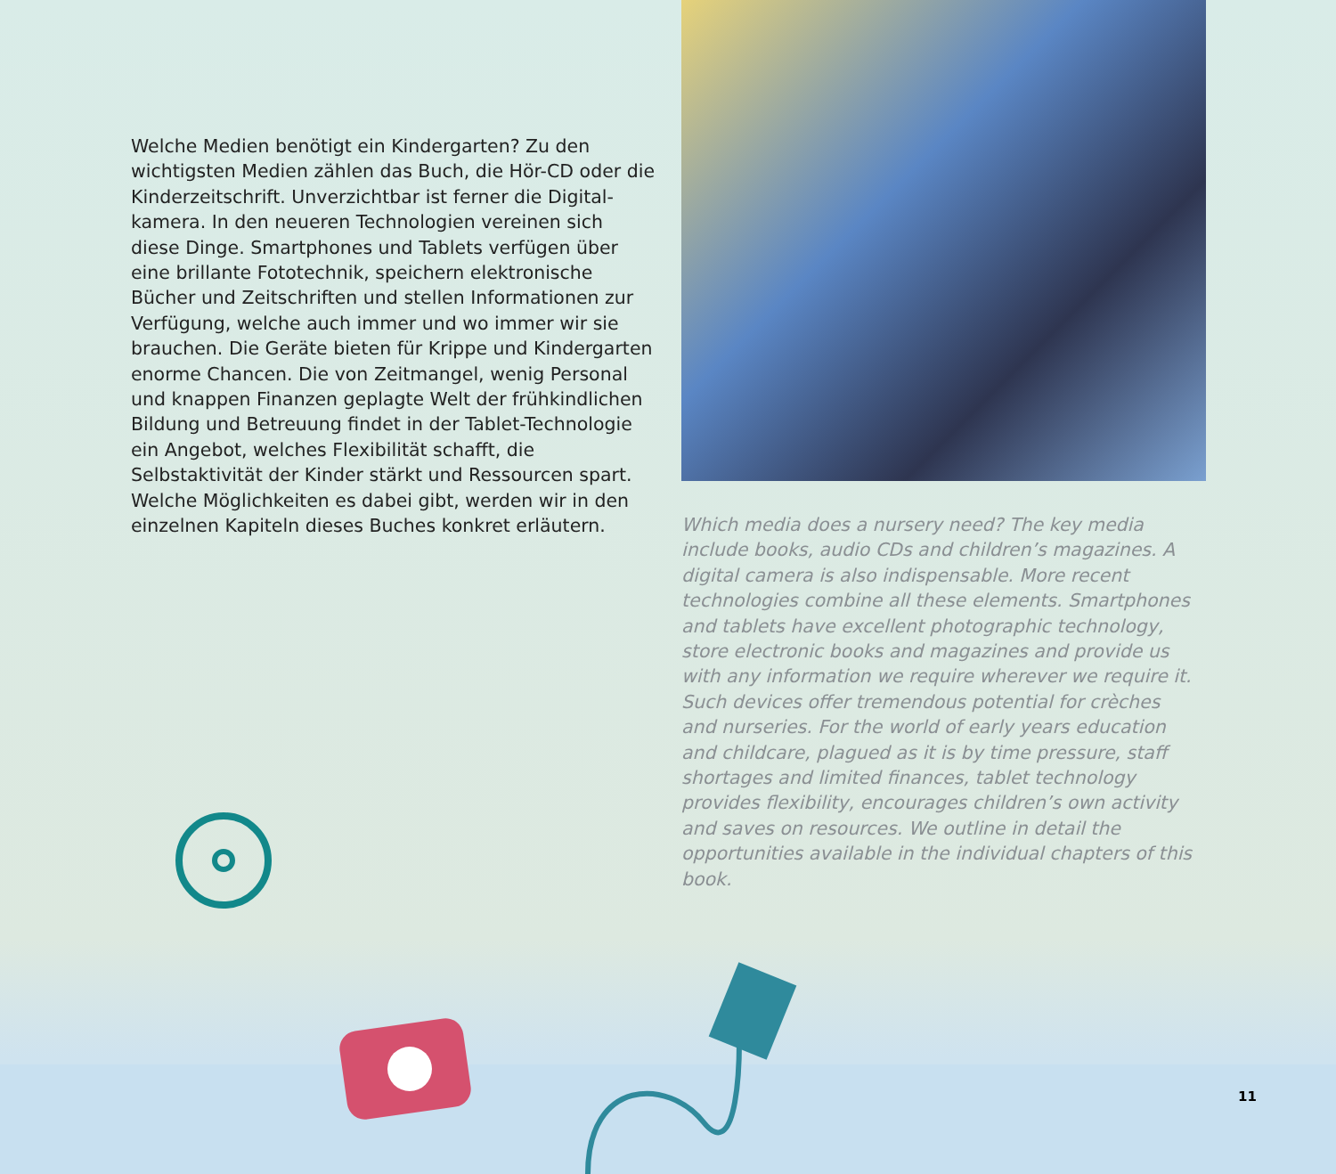Welche Medien benötigt ein Kindergarten? Zu den wichtigsten Medien zählen das Buch, die Hör-CD oder die Kinderzeitschrift. Unverzichtbar ist ferner die Digital­kamera. In den neueren Technologien vereinen sich diese Dinge. Smartphones und Tablets verfügen über eine brillante Fototechnik, speichern elektronische Bücher und Zeitschriften und stellen Informationen zur Verfügung, welche auch immer und wo immer wir sie brauchen. Die Geräte bieten für Krippe und Kindergarten enorme Chan­cen. Die von Zeitmangel, wenig Personal und knappen Finanzen geplagte Welt der frühkindlichen Bildung und Betreuung findet in der Tablet-Technologie ein Angebot, welches Flexibilität schafft, die Selbstaktivität der Kinder stärkt und Ressourcen spart. Welche Möglichkeiten es dabei gibt, werden wir in den einzelnen Kapiteln dieses Buches konkret erläutern.
Which media does a nursery need? The key media include books, audio CDs and children’s magazines. A digital camera is also indispensable. More recent technologies combine all these elements. Smartphones and tablets have excellent photographic technology, store electronic books and magazines and provide us with any informa­tion we require wherever we require it. Such devices offer tremendous potential for crèches and nurseries. For the world of early years education and childcare, plagued as it is by time pressure, staff shortages and limited finances, tablet technology provides flexibility, encourages children’s own activity and saves on resources. We outline in detail the opportunities available in the individual chapters of this book.
11